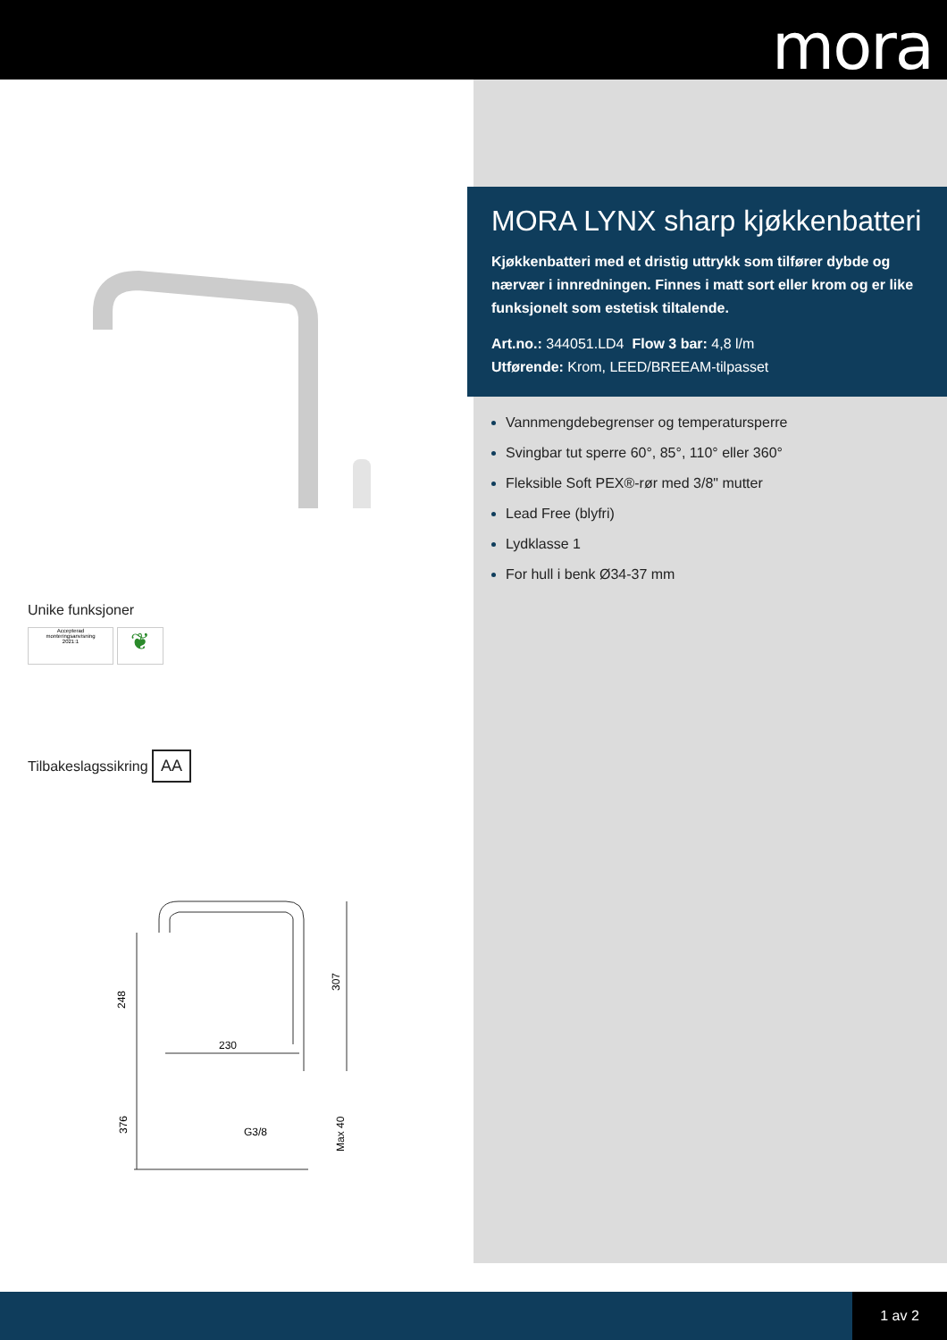mora
Unike funksjoner
Accepterad
monteringsanvisning
2021:1 ❦
Tilbakeslagssikring AA
230
248
307
376
Max 40
G3/8
MORA LYNX sharp kjøkkenbatteri
Kjøkkenbatteri med et dristig uttrykk som tilfører dybde og nærvær i innredningen. Finnes i matt sort eller krom og er like funksjonelt som estetisk tiltalende.
Art.no.: 344051.LD4 Flow 3 bar: 4,8 l/m
Utførende: Krom, LEED/BREEAM-tilpasset
Vannmengdebegrenser og temperatursperre
Svingbar tut sperre 60°, 85°, 110° eller 360°
Fleksible Soft PEX®-rør med 3/8" mutter
Lead Free (blyfri)
Lydklasse 1
For hull i benk Ø34-37 mm
1 av 2